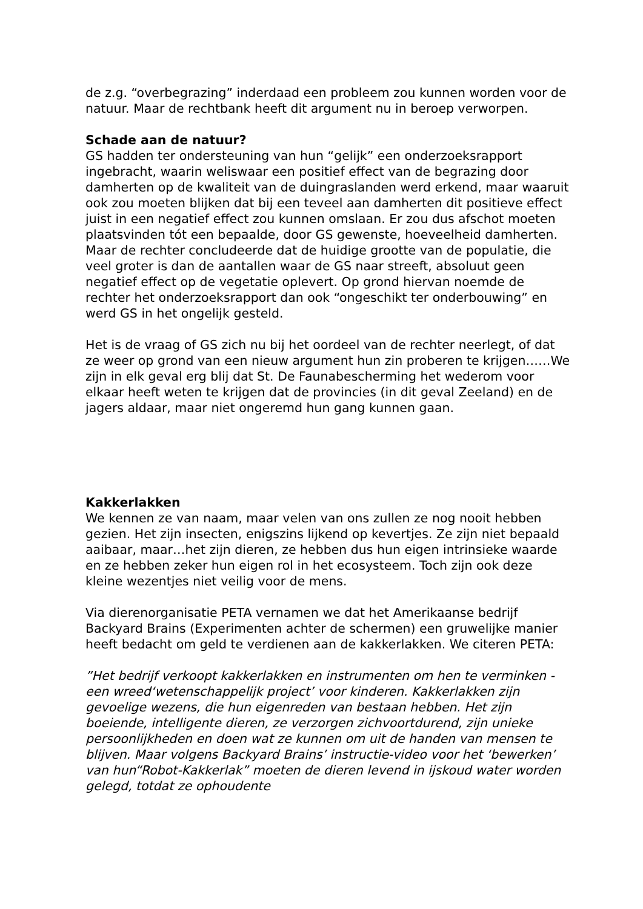de z.g. “overbegrazing” inderdaad een probleem zou kunnen worden voor de natuur. Maar de rechtbank heeft dit argument nu in beroep verworpen.
Schade aan de natuur?
GS hadden ter ondersteuning van hun “gelijk” een onderzoeksrapport ingebracht, waarin weliswaar een positief effect van de begrazing door damherten op de kwaliteit van de duingraslanden werd erkend, maar waaruit ook zou moeten blijken dat bij een teveel aan damherten dit positieve effect juist in een negatief effect zou kunnen omslaan. Er zou dus afschot moeten plaatsvinden tót een bepaalde, door GS gewenste, hoeveelheid damherten. Maar de rechter concludeerde dat de huidige grootte van de populatie, die veel groter is dan de aantallen waar de GS naar streeft, absoluut geen negatief effect op de vegetatie oplevert. Op grond hiervan noemde de rechter het onderzoeksrapport dan ook “ongeschikt ter onderbouwing” en werd GS in het ongelijk gesteld.
Het is de vraag of GS zich nu bij het oordeel van de rechter neerlegt, of dat ze weer op grond van een nieuw argument hun zin proberen te krijgen……We zijn in elk geval erg blij dat St. De Faunabescherming het wederom voor elkaar heeft weten te krijgen dat de provincies (in dit geval Zeeland) en de jagers aldaar, maar niet ongeremd hun gang kunnen gaan.
Kakkerlakken
We kennen ze van naam, maar velen van ons zullen ze nog nooit hebben gezien. Het zijn insecten, enigszins lijkend op kevertjes. Ze zijn niet bepaald aaibaar, maar…het zijn dieren, ze hebben dus hun eigen intrinsieke waarde en ze hebben zeker hun eigen rol in het ecosysteem. Toch zijn ook deze kleine wezentjes niet veilig voor de mens.
Via dierenorganisatie PETA vernamen we dat het Amerikaanse bedrijf Backyard Brains (Experimenten achter de schermen) een gruwelijke manier heeft bedacht om geld te verdienen aan de kakkerlakken. We citeren PETA:
”Het bedrijf verkoopt kakkerlakken en instrumenten om hen te verminken -een wreed‘wetenschappelijk project’ voor kinderen. Kakkerlakken zijn gevoelige wezens, die hun eigenreden van bestaan hebben. Het zijn boeiende, intelligente dieren, ze verzorgen zichvoortdurend, zijn unieke persoonlijkheden en doen wat ze kunnen om uit de handen van mensen te blijven. Maar volgens Backyard Brains’ instructie-video voor het ‘bewerken’ van hun“Robot-Kakkerlak” moeten de dieren levend in ijskoud water worden gelegd, totdat ze ophoudente